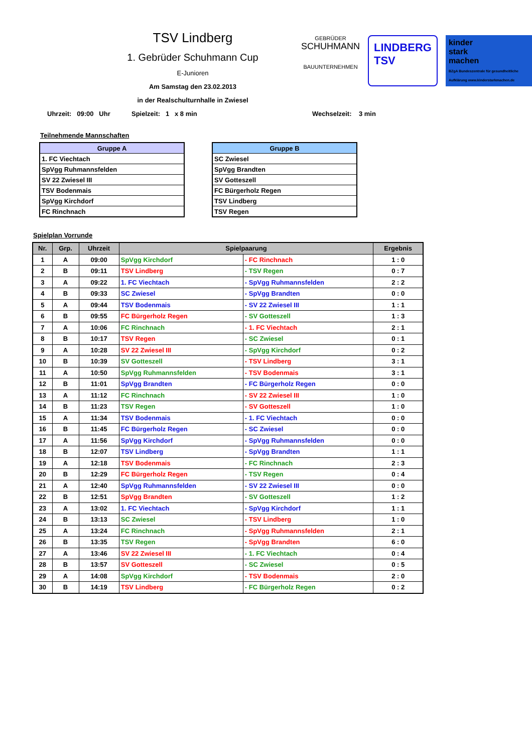TSV Lindberg
1. Gebrüder Schuhmann Cup
E-Junioren
Am Samstag den 23.02.2013
in der Realschulturnhalle in Zwiesel
GEBRÜDER
SCHUHMANN
BAUUNTERNEHMEN
LINDBERG
TSV
kinder
stark
machen
BZgA Bundeszentrale für gesundheitliche Aufklärung www.kinderstarkmachen.de
Uhrzeit: 09:00 Uhr Spielzeit: 1 x 8 min Wechselzeit: 3 min
Teilnehmende Mannschaften
| Gruppe A |
| --- |
| 1. FC Viechtach |
| SpVgg Ruhmannsfelden |
| SV 22 Zwiesel III |
| TSV Bodenmais |
| SpVgg Kirchdorf |
| FC Rinchnach |
| Gruppe B |
| --- |
| SC Zwiesel |
| SpVgg Brandten |
| SV Gotteszell |
| FC Bürgerholz Regen |
| TSV Lindberg |
| TSV Regen |
Spielplan Vorrunde
| Nr. | Grp. | Uhrzeit | Spielpaarung | | Ergebnis |
| --- | --- | --- | --- | --- | --- |
| 1 | A | 09:00 | SpVgg Kirchdorf | - FC Rinchnach | 1 : 0 |
| 2 | B | 09:11 | TSV Lindberg | - TSV Regen | 0 : 7 |
| 3 | A | 09:22 | 1. FC Viechtach | - SpVgg Ruhmannsfelden | 2 : 2 |
| 4 | B | 09:33 | SC Zwiesel | - SpVgg Brandten | 0 : 0 |
| 5 | A | 09:44 | TSV Bodenmais | - SV 22 Zwiesel III | 1 : 1 |
| 6 | B | 09:55 | FC Bürgerholz Regen | - SV Gotteszell | 1 : 3 |
| 7 | A | 10:06 | FC Rinchnach | - 1. FC Viechtach | 2 : 1 |
| 8 | B | 10:17 | TSV Regen | - SC Zwiesel | 0 : 1 |
| 9 | A | 10:28 | SV 22 Zwiesel III | - SpVgg Kirchdorf | 0 : 2 |
| 10 | B | 10:39 | SV Gotteszell | - TSV Lindberg | 3 : 1 |
| 11 | A | 10:50 | SpVgg Ruhmannsfelden | - TSV Bodenmais | 3 : 1 |
| 12 | B | 11:01 | SpVgg Brandten | - FC Bürgerholz Regen | 0 : 0 |
| 13 | A | 11:12 | FC Rinchnach | - SV 22 Zwiesel III | 1 : 0 |
| 14 | B | 11:23 | TSV Regen | - SV Gotteszell | 1 : 0 |
| 15 | A | 11:34 | TSV Bodenmais | - 1. FC Viechtach | 0 : 0 |
| 16 | B | 11:45 | FC Bürgerholz Regen | - SC Zwiesel | 0 : 0 |
| 17 | A | 11:56 | SpVgg Kirchdorf | - SpVgg Ruhmannsfelden | 0 : 0 |
| 18 | B | 12:07 | TSV Lindberg | - SpVgg Brandten | 1 : 1 |
| 19 | A | 12:18 | TSV Bodenmais | - FC Rinchnach | 2 : 3 |
| 20 | B | 12:29 | FC Bürgerholz Regen | - TSV Regen | 0 : 4 |
| 21 | A | 12:40 | SpVgg Ruhmannsfelden | - SV 22 Zwiesel III | 0 : 0 |
| 22 | B | 12:51 | SpVgg Brandten | - SV Gotteszell | 1 : 2 |
| 23 | A | 13:02 | 1. FC Viechtach | - SpVgg Kirchdorf | 1 : 1 |
| 24 | B | 13:13 | SC Zwiesel | - TSV Lindberg | 1 : 0 |
| 25 | A | 13:24 | FC Rinchnach | - SpVgg Ruhmannsfelden | 2 : 1 |
| 26 | B | 13:35 | TSV Regen | - SpVgg Brandten | 6 : 0 |
| 27 | A | 13:46 | SV 22 Zwiesel III | - 1. FC Viechtach | 0 : 4 |
| 28 | B | 13:57 | SV Gotteszell | - SC Zwiesel | 0 : 5 |
| 29 | A | 14:08 | SpVgg Kirchdorf | - TSV Bodenmais | 2 : 0 |
| 30 | B | 14:19 | TSV Lindberg | - FC Bürgerholz Regen | 0 : 2 |